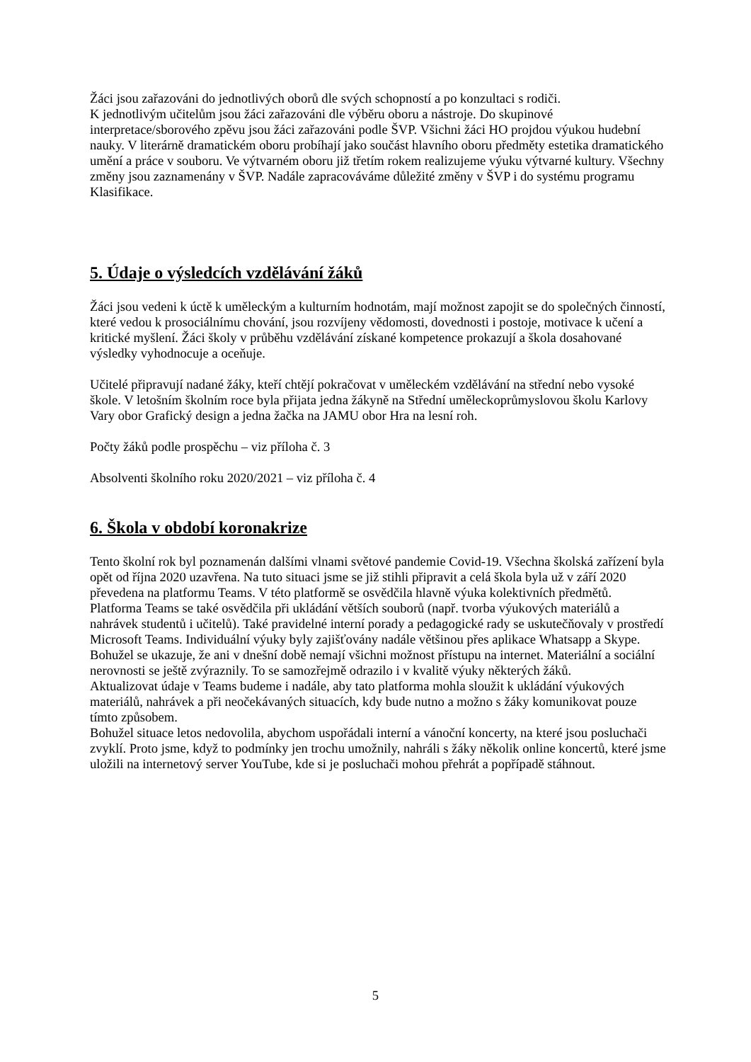Žáci jsou zařazováni do jednotlivých oborů dle svých schopností a po konzultaci s rodiči.
K jednotlivým učitelům jsou žáci zařazováni dle výběru oboru a nástroje. Do skupinové interpretace/sborového zpěvu jsou žáci zařazováni podle ŠVP. Všichni žáci HO projdou výukou hudební nauky. V literárně dramatickém oboru probíhají jako součást hlavního oboru předměty estetika dramatického umění a práce v souboru. Ve výtvarném oboru již třetím rokem realizujeme výuku výtvarné kultury. Všechny změny jsou zaznamenány v ŠVP. Nadále zapracováváme důležité změny v ŠVP i do systému programu Klasifikace.
5. Údaje o výsledcích vzdělávání žáků
Žáci jsou vedeni k úctě k uměleckým a kulturním hodnotám, mají možnost zapojit se do společných činností, které vedou k prosociálnímu chování, jsou rozvíjeny vědomosti, dovednosti i postoje, motivace k učení a kritické myšlení. Žáci školy v průběhu vzdělávání získané kompetence prokazují a škola dosahované výsledky vyhodnocuje a oceňuje.
Učitelé připravují nadané žáky, kteří chtějí pokračovat v uměleckém vzdělávání na střední nebo vysoké škole. V letošním školním roce byla přijata jedna žákyně na Střední uměleckoprůmyslovou školu Karlovy Vary obor Grafický design a jedna žačka na JAMU obor Hra na lesní roh.
Počty žáků podle prospěchu – viz příloha č. 3
Absolventi školního roku 2020/2021 – viz příloha č. 4
6. Škola v období koronakrize
Tento školní rok byl poznamenán dalšími vlnami světové pandemie Covid-19. Všechna školská zařízení byla opět od října 2020 uzavřena. Na tuto situaci jsme se již stihli připravit a celá škola byla už v září 2020 převedena na platformu Teams. V této platformě se osvědčila hlavně výuka kolektivních předmětů. Platforma Teams se také osvědčila při ukládání větších souborů (např. tvorba výukových materiálů a nahrávek studentů i učitelů). Také pravidelné interní porady a pedagogické rady se uskutečňovaly v prostředí Microsoft Teams. Individuální výuky byly zajišťovány nadále většinou přes aplikace Whatsapp a Skype. Bohužel se ukazuje, že ani v dnešní době nemají všichni možnost přístupu na internet. Materiální a sociální nerovnosti se ještě zvýraznily. To se samozřejmě odrazilo i v kvalitě výuky některých žáků.
Aktualizovat údaje v Teams budeme i nadále, aby tato platforma mohla sloužit k ukládání výukových materiálů, nahrávek a při neočekávaných situacích, kdy bude nutno a možno s žáky komunikovat pouze tímto způsobem.
Bohužel situace letos nedovolila, abychom uspořádali interní a vánoční koncerty, na které jsou posluchači zvyklí. Proto jsme, když to podmínky jen trochu umožnily, nahráli s žáky několik online koncertů, které jsme uložili na internetový server YouTube, kde si je posluchači mohou přehrát a popřípadě stáhnout.
5